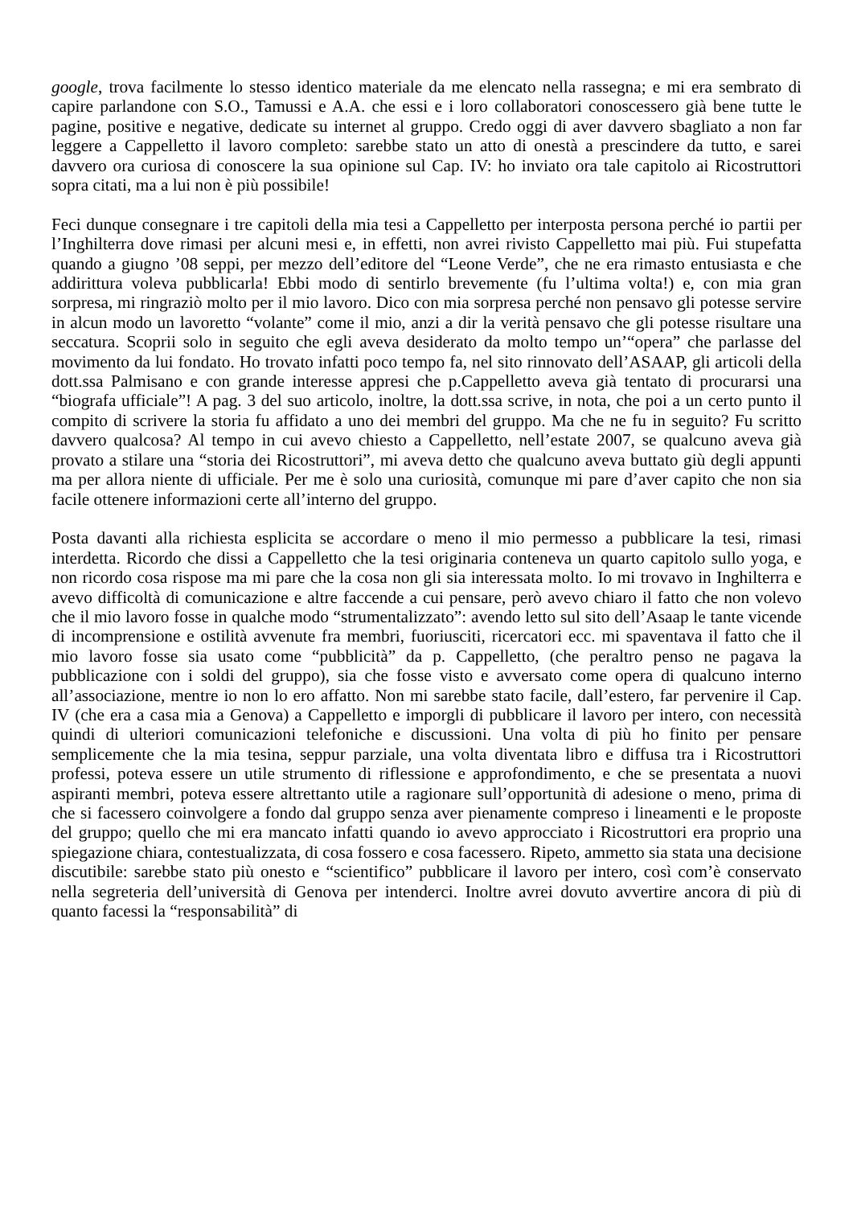google, trova facilmente lo stesso identico materiale da me elencato nella rassegna; e mi era sembrato di capire parlandone con S.O., Tamussi e A.A. che essi e i loro collaboratori conoscessero già bene tutte le pagine, positive e negative, dedicate su internet al gruppo. Credo oggi di aver davvero sbagliato a non far leggere a Cappelletto il lavoro completo: sarebbe stato un atto di onestà a prescindere da tutto, e sarei davvero ora curiosa di conoscere la sua opinione sul Cap. IV: ho inviato ora tale capitolo ai Ricostruttori sopra citati, ma a lui non è più possibile!
Feci dunque consegnare i tre capitoli della mia tesi a Cappelletto per interposta persona perché io partii per l’Inghilterra dove rimasi per alcuni mesi e, in effetti, non avrei rivisto Cappelletto mai più. Fui stupefatta quando a giugno ’08 seppi, per mezzo dell’editore del “Leone Verde”, che ne era rimasto entusiasta e che addirittura voleva pubblicarla! Ebbi modo di sentirlo brevemente (fu l’ultima volta!) e, con mia gran sorpresa, mi ringraziò molto per il mio lavoro. Dico con mia sorpresa perché non pensavo gli potesse servire in alcun modo un lavoretto “volante” come il mio, anzi a dir la verità pensavo che gli potesse risultare una seccatura. Scoprii solo in seguito che egli aveva desiderato da molto tempo un’“opera” che parlasse del movimento da lui fondato. Ho trovato infatti poco tempo fa, nel sito rinnovato dell’ASAAP, gli articoli della dott.ssa Palmisano e con grande interesse appresi che p.Cappelletto aveva già tentato di procurarsi una “biografa ufficiale”! A pag. 3 del suo articolo, inoltre, la dott.ssa scrive, in nota, che poi a un certo punto il compito di scrivere la storia fu affidato a uno dei membri del gruppo. Ma che ne fu in seguito? Fu scritto davvero qualcosa? Al tempo in cui avevo chiesto a Cappelletto, nell’estate 2007, se qualcuno aveva già provato a stilare una “storia dei Ricostruttori”, mi aveva detto che qualcuno aveva buttato giù degli appunti ma per allora niente di ufficiale. Per me è solo una curiosità, comunque mi pare d’aver capito che non sia facile ottenere informazioni certe all’interno del gruppo.
Posta davanti alla richiesta esplicita se accordare o meno il mio permesso a pubblicare la tesi, rimasi interdetta. Ricordo che dissi a Cappelletto che la tesi originaria conteneva un quarto capitolo sullo yoga, e non ricordo cosa rispose ma mi pare che la cosa non gli sia interessata molto. Io mi trovavo in Inghilterra e avevo difficoltà di comunicazione e altre faccende a cui pensare, però avevo chiaro il fatto che non volevo che il mio lavoro fosse in qualche modo “strumentalizzato”: avendo letto sul sito dell’Asaap le tante vicende di incomprensione e ostilità avvenute fra membri, fuoriusciti, ricercatori ecc. mi spaventava il fatto che il mio lavoro fosse sia usato come “pubblicità” da p. Cappelletto, (che peraltro penso ne pagava la pubblicazione con i soldi del gruppo), sia che fosse visto e avversato come opera di qualcuno interno all’associazione, mentre io non lo ero affatto. Non mi sarebbe stato facile, dall’estero, far pervenire il Cap. IV (che era a casa mia a Genova) a Cappelletto e imporgli di pubblicare il lavoro per intero, con necessità quindi di ulteriori comunicazioni telefoniche e discussioni. Una volta di più ho finito per pensare semplicemente che la mia tesina, seppur parziale, una volta diventata libro e diffusa tra i Ricostruttori professi, poteva essere un utile strumento di riflessione e approfondimento, e che se presentata a nuovi aspiranti membri, poteva essere altrettanto utile a ragionare sull’opportunità di adesione o meno, prima di che si facessero coinvolgere a fondo dal gruppo senza aver pienamente compreso i lineamenti e le proposte del gruppo; quello che mi era mancato infatti quando io avevo approcciato i Ricostruttori era proprio una spiegazione chiara, contestualizzata, di cosa fossero e cosa facessero. Ripeto, ammetto sia stata una decisione discutibile: sarebbe stato più onesto e “scientifico” pubblicare il lavoro per intero, così com’è conservato nella segreteria dell’università di Genova per intenderci. Inoltre avrei dovuto avvertire ancora di più di quanto facessi la “responsabilità” di